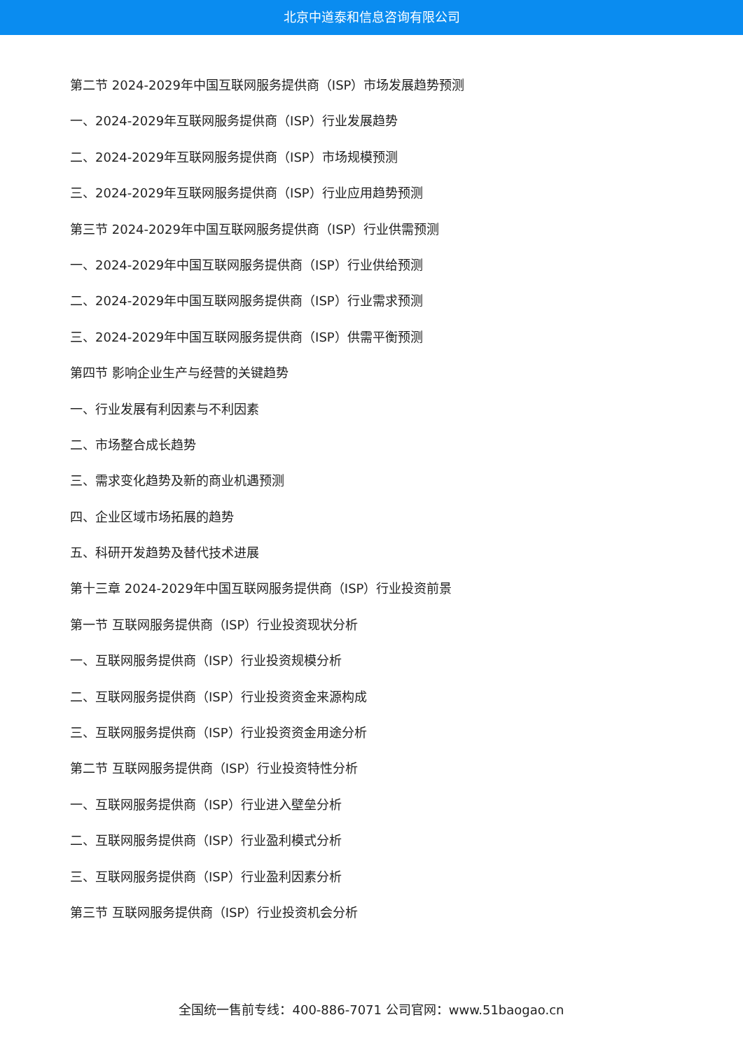北京中道泰和信息咨询有限公司
第二节 2024-2029年中国互联网服务提供商（ISP）市场发展趋势预测
一、2024-2029年互联网服务提供商（ISP）行业发展趋势
二、2024-2029年互联网服务提供商（ISP）市场规模预测
三、2024-2029年互联网服务提供商（ISP）行业应用趋势预测
第三节 2024-2029年中国互联网服务提供商（ISP）行业供需预测
一、2024-2029年中国互联网服务提供商（ISP）行业供给预测
二、2024-2029年中国互联网服务提供商（ISP）行业需求预测
三、2024-2029年中国互联网服务提供商（ISP）供需平衡预测
第四节 影响企业生产与经营的关键趋势
一、行业发展有利因素与不利因素
二、市场整合成长趋势
三、需求变化趋势及新的商业机遇预测
四、企业区域市场拓展的趋势
五、科研开发趋势及替代技术进展
第十三章 2024-2029年中国互联网服务提供商（ISP）行业投资前景
第一节 互联网服务提供商（ISP）行业投资现状分析
一、互联网服务提供商（ISP）行业投资规模分析
二、互联网服务提供商（ISP）行业投资资金来源构成
三、互联网服务提供商（ISP）行业投资资金用途分析
第二节 互联网服务提供商（ISP）行业投资特性分析
一、互联网服务提供商（ISP）行业进入壁垒分析
二、互联网服务提供商（ISP）行业盈利模式分析
三、互联网服务提供商（ISP）行业盈利因素分析
第三节 互联网服务提供商（ISP）行业投资机会分析
全国统一售前专线：400-886-7071 公司官网：www.51baogao.cn